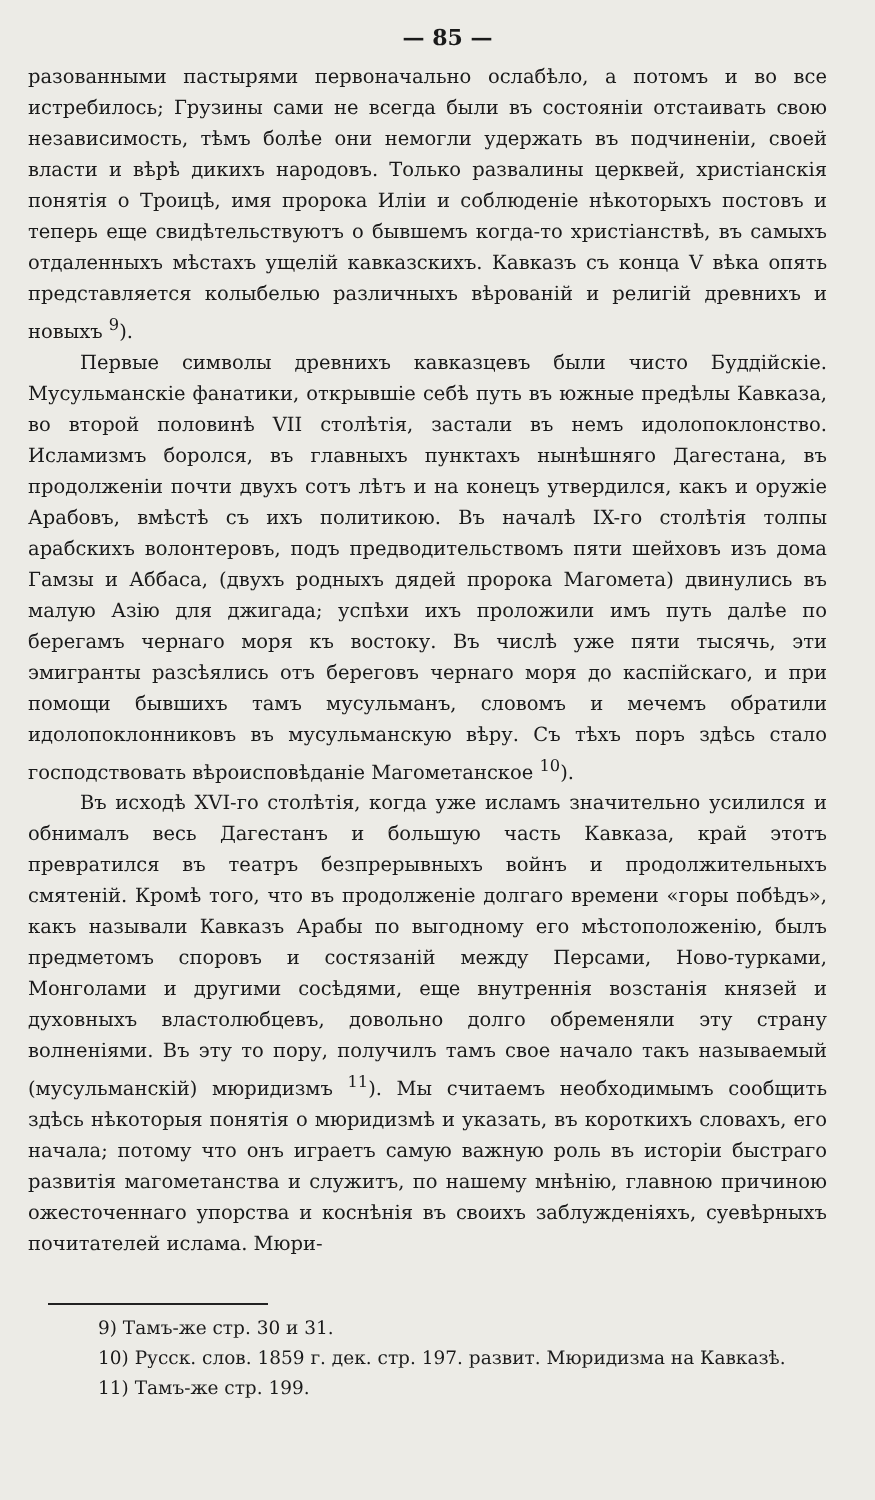— 85 —
разованными пастырями первоначально ослабѣло, а потомъ и во все истребилось; Грузины сами не всегда были въ состояніи отстаивать свою независимость, тѣмъ болѣе они немогли удержать въ подчиненіи, своей власти и вѣрѣ дикихъ народовъ. Только развалины церквей, христіанскія понятія о Троицѣ, имя пророка Иліи и соблюденіе нѣкоторыхъ постовъ и теперь еще свидѣтельствуютъ о бывшемъ когда-то христіанствѣ, въ самыхъ отдаленныхъ мѣстахъ ущелій кавказскихъ. Кавказъ съ конца V вѣка опять представляется колыбелью различныхъ вѣрованій и религій древнихъ и новыхъ <sup>9</sup>).
Первые символы древнихъ кавказцевъ были чисто Буддійскіе. Мусульманскіе фанатики, открывшіе себѣ путь въ южные предѣлы Кавказа, во второй половинѣ VII столѣтія, застали въ немъ идолопоклонство. Исламизмъ боролся, въ главныхъ пунктахъ нынѣшняго Дагестана, въ продолженіи почти двухъ сотъ лѣтъ и на конецъ утвердился, какъ и оружіе Арабовъ, вмѣстѣ съ ихъ политикою. Въ началѣ IX-го столѣтія толпы арабскихъ волонтеровъ, подъ предводительствомъ пяти шейховъ изъ дома Гамзы и Аббаса, (двухъ родныхъ дядей пророка Магомета) двинулись въ малую Азію для джигада; успѣхи ихъ проложили имъ путь далѣе по берегамъ чернаго моря къ востоку. Въ числѣ уже пяти тысячь, эти эмигранты разсѣялись отъ береговъ чернаго моря до каспійскаго, и при помощи бывшихъ тамъ мусульманъ, словомъ и мечемъ обратили идолопоклонниковъ въ мусульманскую вѣру. Съ тѣхъ поръ здѣсь стало господствовать вѣроисповѣданіе Магометанское <sup>10</sup>).
Въ исходѣ XVI-го столѣтія, когда уже исламъ значительно усилился и обнималъ весь Дагестанъ и большую часть Кавказа, край этотъ превратился въ театръ безпрерывныхъ войнъ и продолжительныхъ смятеній. Кромѣ того, что въ продолженіе долгаго времени «горы побѣдъ», какъ называли Кавказъ Арабы по выгодному его мѣстоположенію, былъ предметомъ споровъ и состязаній между Персами, Ново-турками, Монголами и другими сосѣдями, еще внутреннія возстанія князей и духовныхъ властолюбцевъ, довольно долго обременяли эту страну волненіями. Въ эту то пору, получилъ тамъ свое начало такъ называемый (мусульманскій) мюридизмъ <sup>11</sup>). Мы считаемъ необходимымъ сообщить здѣсь нѣкоторыя понятія о мюридизмѣ и указать, въ короткихъ словахъ, его начала; потому что онъ играетъ самую важную роль въ исторіи быстраго развитія магометанства и служитъ, по нашему мнѣнію, главною причиною ожесточеннаго упорства и коснѣнія въ своихъ заблужденіяхъ, суевѣрныхъ почитателей ислама. Мюри-
9) Тамъ-же стр. 30 и 31.
10) Русск. слов. 1859 г. дек. стр. 197. развит. Мюридизма на Кавказѣ.
11) Тамъ-же стр. 199.